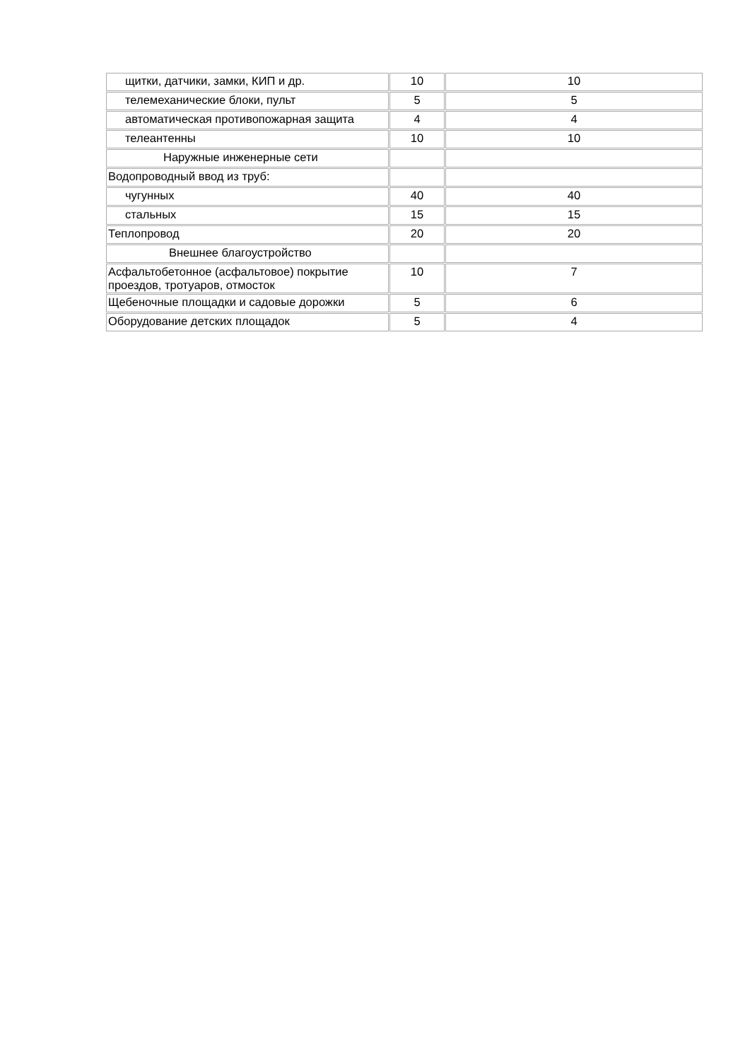| щитки, датчики, замки, КИП и др. | 10 | 10 |
| телемеханические блоки, пульт | 5 | 5 |
| автоматическая противопожарная защита | 4 | 4 |
| телеантенны | 10 | 10 |
| Наружные инженерные сети | | |
| Водопроводный ввод из труб: | | |
| чугунных | 40 | 40 |
| стальных | 15 | 15 |
| Теплопровод | 20 | 20 |
| Внешнее благоустройство | | |
| Асфальтобетонное (асфальтовое) покрытие проездов, тротуаров, отмосток | 10 | 7 |
| Щебеночные площадки и садовые дорожки | 5 | 6 |
| Оборудование детских площадок | 5 | 4 |